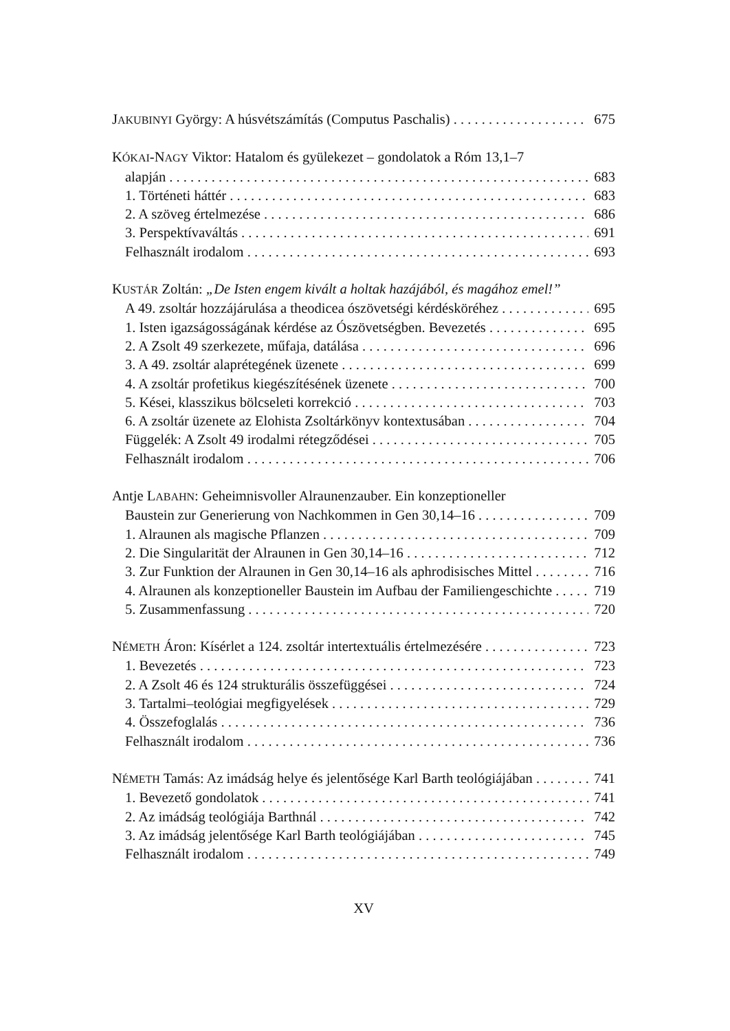JAKUBINYI György: A húsvétszámítás (Computus Paschalis) 675
KÓKAI-NAGY Viktor: Hatalom és gyülekezet – gondolatok a Róm 13,1–7
alapján 683
1. Történeti háttér 683
2. A szöveg értelmezése 686
3. Perspektívaváltás 691
Felhasznált irodalom 693
KUSTÁR Zoltán: „De Isten engem kivált a holtak hazájából, és magához emel!”
A 49. zsoltár hozzájárulása a theodicea ószövetségi kérdésköréhez 695
1. Isten igazságosságának kérdése az Ószövetségben. Bevezetés 695
2. A Zsolt 49 szerkezete, műfaja, datálása 696
3. A 49. zsoltár alaprétegének üzenete 699
4. A zsoltár profetikus kiegészítésének üzenete 700
5. Kései, klasszikus bölcseleti korrekció 703
6. A zsoltár üzenete az Elohista Zsoltárkönyv kontextusában 704
Függelék: A Zsolt 49 irodalmi rétegződései 705
Felhasznált irodalom 706
Antje LABAHN: Geheimnisvoller Alraunenzauber. Ein konzeptioneller
Baustein zur Generierung von Nachkommen in Gen 30,14–16 709
1. Alraunen als magische Pflanzen 709
2. Die Singularität der Alraunen in Gen 30,14–16 712
3. Zur Funktion der Alraunen in Gen 30,14–16 als aphrodisisches Mittel 716
4. Alraunen als konzeptioneller Baustein im Aufbau der Familiengeschichte 719
5. Zusammenfassung 720
NÉMETH Áron: Kísérlet a 124. zsoltár intertextuális értelmezésére 723
1. Bevezetés 723
2. A Zsolt 46 és 124 strukturális összefüggései 724
3. Tartalmi–teológiai megfigyelések 729
4. Összefoglalás 736
Felhasznált irodalom 736
NÉMETH Tamás: Az imádság helye és jelentősége Karl Barth teológiájában 741
1. Bevezető gondolatok 741
2. Az imádság teológiája Barthnál 742
3. Az imádság jelentősége Karl Barth teológiájában 745
Felhasznált irodalom 749
XV